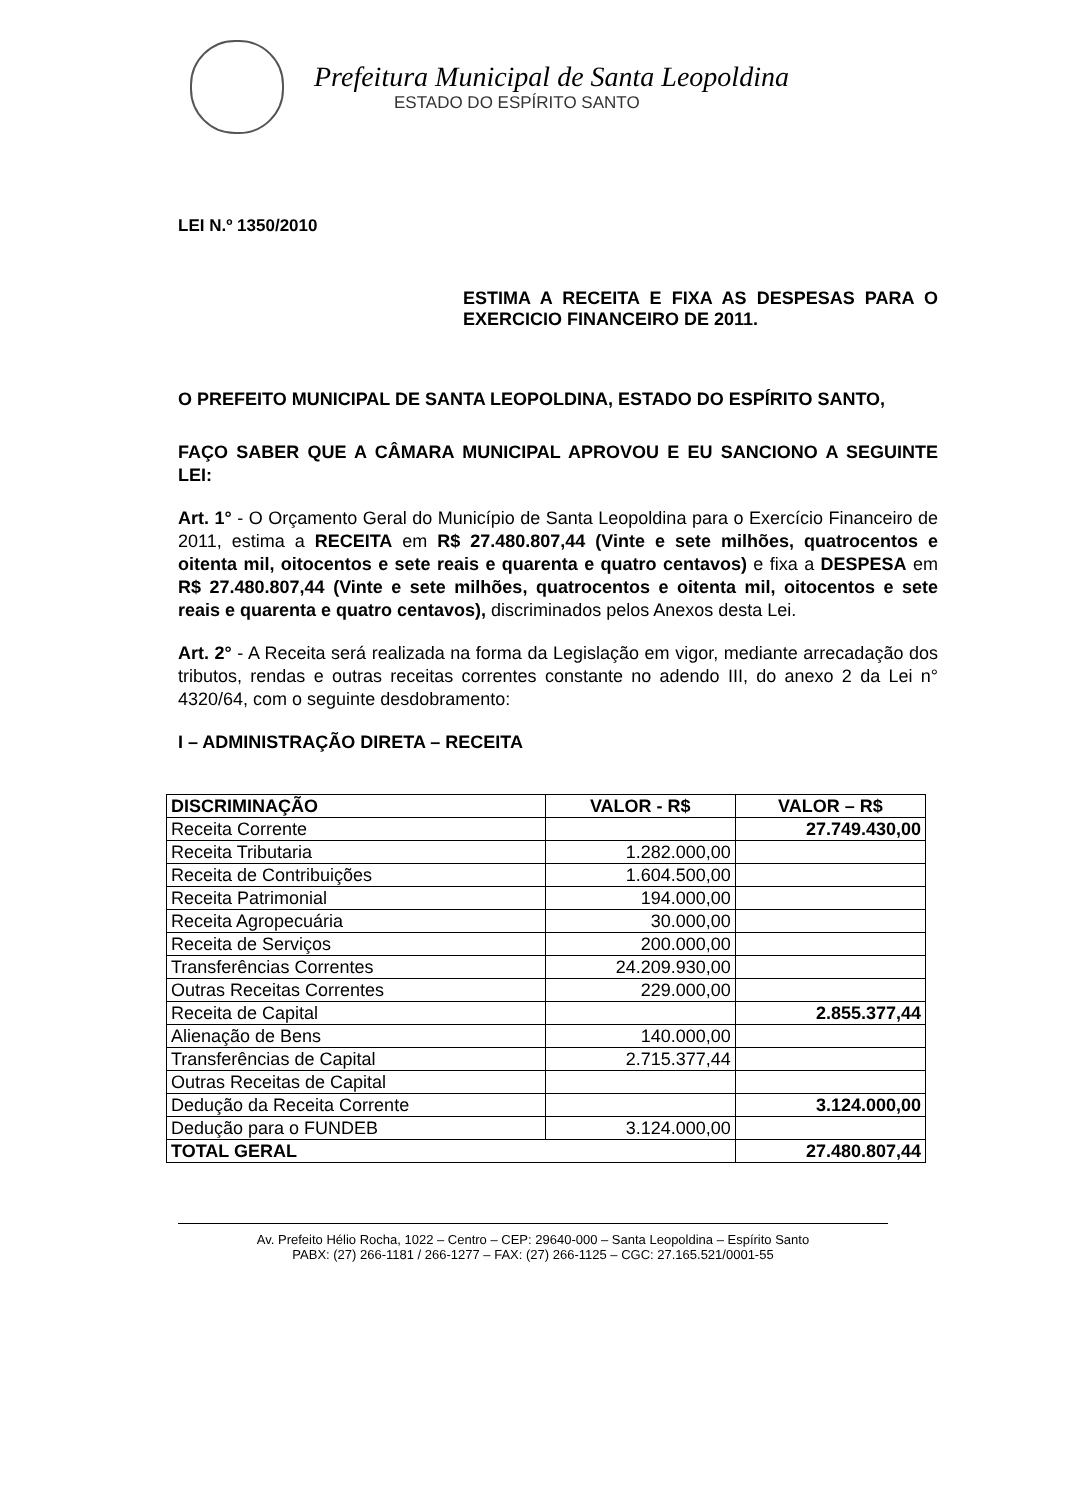Prefeitura Municipal de Santa Leopoldina
ESTADO DO ESPÍRITO SANTO
LEI N.º 1350/2010
ESTIMA A RECEITA E FIXA AS DESPESAS PARA O EXERCICIO FINANCEIRO DE 2011.
O PREFEITO MUNICIPAL DE SANTA LEOPOLDINA, ESTADO DO ESPÍRITO SANTO,
FAÇO SABER QUE A CÂMARA MUNICIPAL APROVOU E EU SANCIONO A SEGUINTE LEI:
Art. 1° - O Orçamento Geral do Município de Santa Leopoldina para o Exercício Financeiro de 2011, estima a RECEITA em R$ 27.480.807,44 (Vinte e sete milhões, quatrocentos e oitenta mil, oitocentos e sete reais e quarenta e quatro centavos) e fixa a DESPESA em R$ 27.480.807,44 (Vinte e sete milhões, quatrocentos e oitenta mil, oitocentos e sete reais e quarenta e quatro centavos), discriminados pelos Anexos desta Lei.
Art. 2° - A Receita será realizada na forma da Legislação em vigor, mediante arrecadação dos tributos, rendas e outras receitas correntes constante no adendo III, do anexo 2 da Lei n° 4320/64, com o seguinte desdobramento:
I – ADMINISTRAÇÃO DIRETA – RECEITA
| DISCRIMINAÇÃO | VALOR - R$ | VALOR – R$ |
| --- | --- | --- |
| Receita Corrente | | 27.749.430,00 |
| Receita Tributaria | 1.282.000,00 | |
| Receita de Contribuições | 1.604.500,00 | |
| Receita Patrimonial | 194.000,00 | |
| Receita Agropecuária | 30.000,00 | |
| Receita de Serviços | 200.000,00 | |
| Transferências Correntes | 24.209.930,00 | |
| Outras Receitas Correntes | 229.000,00 | |
| Receita de Capital | | 2.855.377,44 |
| Alienação de Bens | 140.000,00 | |
| Transferências de Capital | 2.715.377,44 | |
| Outras Receitas de Capital | | |
| Dedução da Receita Corrente | | 3.124.000,00 |
| Dedução para o FUNDEB | 3.124.000,00 | |
| TOTAL GERAL | | 27.480.807,44 |
Av. Prefeito Hélio Rocha, 1022 – Centro – CEP: 29640-000 – Santa Leopoldina – Espírito Santo
PABX: (27) 266-1181 / 266-1277 – FAX: (27) 266-1125 – CGC: 27.165.521/0001-55